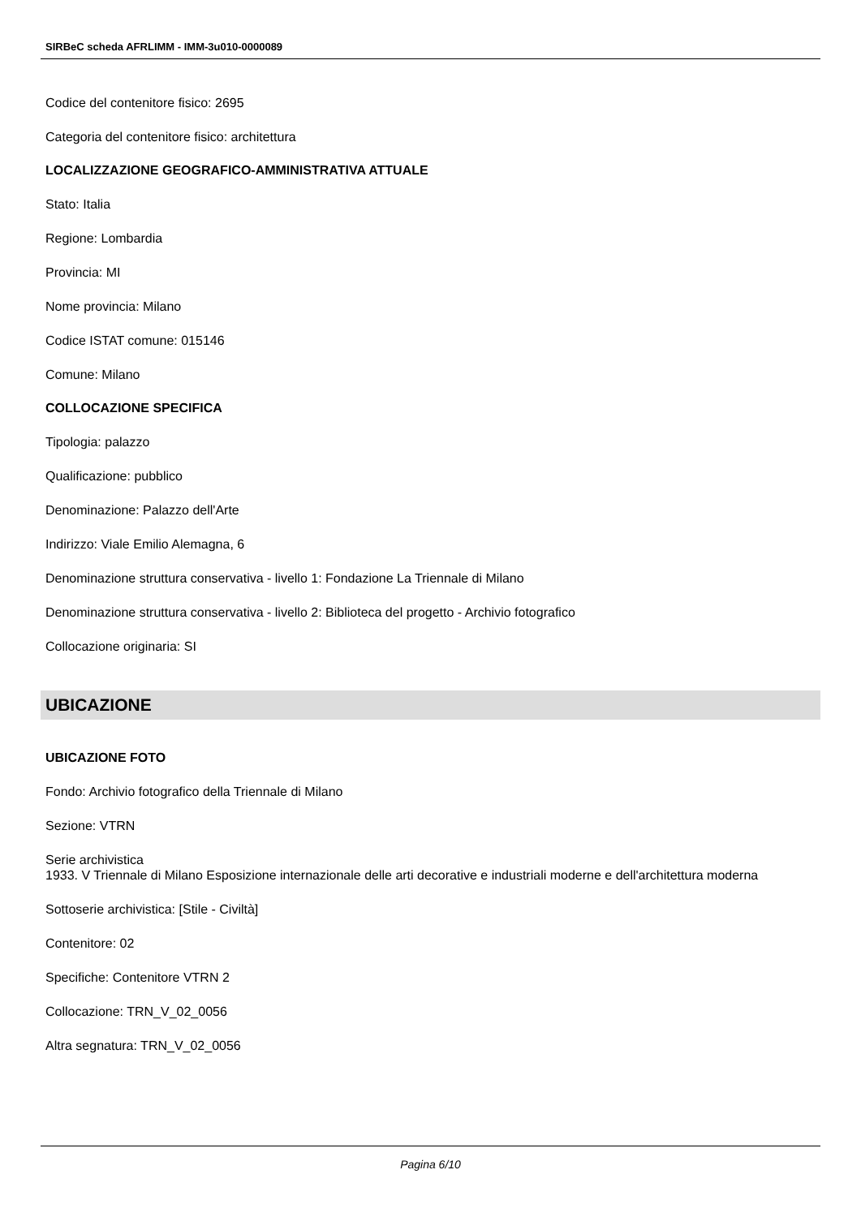SIRBeC scheda AFRLIMM - IMM-3u010-0000089
Codice del contenitore fisico: 2695
Categoria del contenitore fisico: architettura
LOCALIZZAZIONE GEOGRAFICO-AMMINISTRATIVA ATTUALE
Stato: Italia
Regione: Lombardia
Provincia: MI
Nome provincia: Milano
Codice ISTAT comune: 015146
Comune: Milano
COLLOCAZIONE SPECIFICA
Tipologia: palazzo
Qualificazione: pubblico
Denominazione: Palazzo dell'Arte
Indirizzo: Viale Emilio Alemagna, 6
Denominazione struttura conservativa - livello 1: Fondazione La Triennale di Milano
Denominazione struttura conservativa - livello 2: Biblioteca del progetto - Archivio fotografico
Collocazione originaria: SI
UBICAZIONE
UBICAZIONE FOTO
Fondo: Archivio fotografico della Triennale di Milano
Sezione: VTRN
Serie archivistica
1933. V Triennale di Milano Esposizione internazionale delle arti decorative e industriali moderne e dell'architettura moderna
Sottoserie archivistica: [Stile - Civiltà]
Contenitore: 02
Specifiche: Contenitore VTRN 2
Collocazione: TRN_V_02_0056
Altra segnatura: TRN_V_02_0056
Pagina 6/10